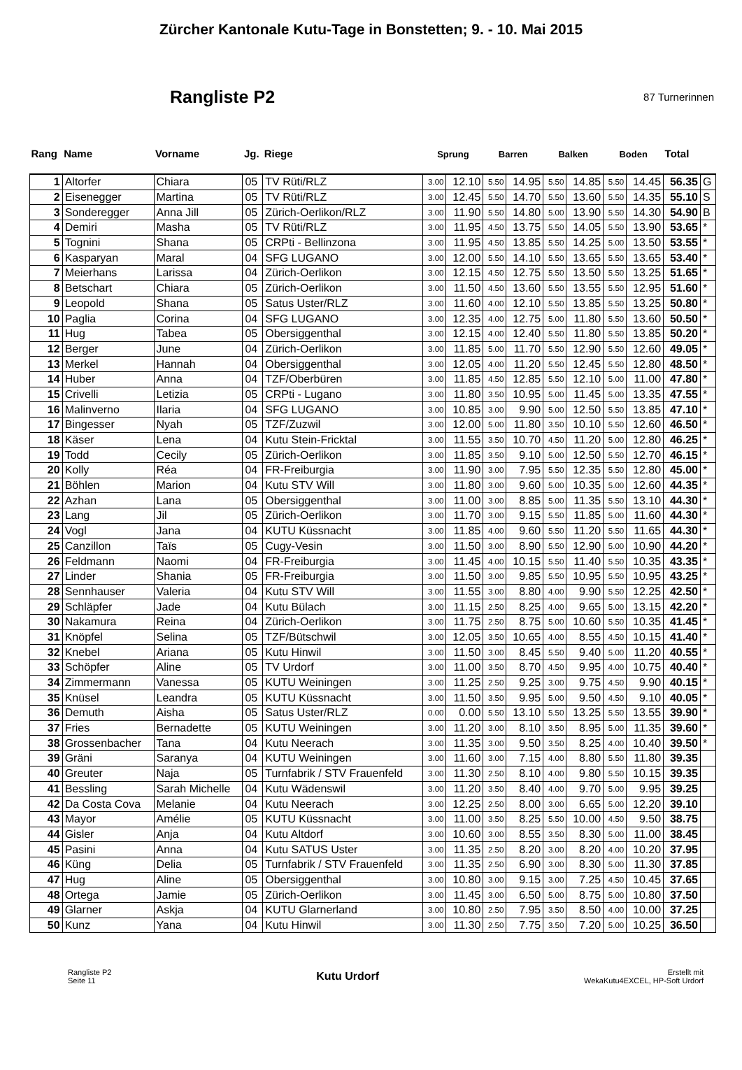Zürcher Kantonale Kutu-Tage in Bonstetten; 9. - 10. Mai 2015
Rangliste P2
87 Turnerinnen
| Rang | Name | Vorname | Jg. | Riege | Sprung | | Barren | | Balken | | Boden | | Total | |
| --- | --- | --- | --- | --- | --- | --- | --- | --- | --- | --- | --- | --- | --- | --- |
| 1 | Altorfer | Chiara | 05 | TV Rüti/RLZ | 3.00 | 12.10 | 5.50 | 14.95 | 5.50 | 14.85 | 5.50 | 14.45 | 56.35 | G |
| 2 | Eisenegger | Martina | 05 | TV Rüti/RLZ | 3.00 | 12.45 | 5.50 | 14.70 | 5.50 | 13.60 | 5.50 | 14.35 | 55.10 | S |
| 3 | Sonderegger | Anna Jill | 05 | Zürich-Oerlikon/RLZ | 3.00 | 11.90 | 5.50 | 14.80 | 5.00 | 13.90 | 5.50 | 14.30 | 54.90 | B |
| 4 | Demiri | Masha | 05 | TV Rüti/RLZ | 3.00 | 11.95 | 4.50 | 13.75 | 5.50 | 14.05 | 5.50 | 13.90 | 53.65 | * |
| 5 | Tognini | Shana | 05 | CRPti - Bellinzona | 3.00 | 11.95 | 4.50 | 13.85 | 5.50 | 14.25 | 5.00 | 13.50 | 53.55 | * |
| 6 | Kasparyan | Maral | 04 | SFG LUGANO | 3.00 | 12.00 | 5.50 | 14.10 | 5.50 | 13.65 | 5.50 | 13.65 | 53.40 | * |
| 7 | Meierhans | Larissa | 04 | Zürich-Oerlikon | 3.00 | 12.15 | 4.50 | 12.75 | 5.50 | 13.50 | 5.50 | 13.25 | 51.65 | * |
| 8 | Betschart | Chiara | 05 | Zürich-Oerlikon | 3.00 | 11.50 | 4.50 | 13.60 | 5.50 | 13.55 | 5.50 | 12.95 | 51.60 | * |
| 9 | Leopold | Shana | 05 | Satus Uster/RLZ | 3.00 | 11.60 | 4.00 | 12.10 | 5.50 | 13.85 | 5.50 | 13.25 | 50.80 | * |
| 10 | Paglia | Corina | 04 | SFG LUGANO | 3.00 | 12.35 | 4.00 | 12.75 | 5.00 | 11.80 | 5.50 | 13.60 | 50.50 | * |
| 11 | Hug | Tabea | 05 | Obersiggenthal | 3.00 | 12.15 | 4.00 | 12.40 | 5.50 | 11.80 | 5.50 | 13.85 | 50.20 | * |
| 12 | Berger | June | 04 | Zürich-Oerlikon | 3.00 | 11.85 | 5.00 | 11.70 | 5.50 | 12.90 | 5.50 | 12.60 | 49.05 | * |
| 13 | Merkel | Hannah | 04 | Obersiggenthal | 3.00 | 12.05 | 4.00 | 11.20 | 5.50 | 12.45 | 5.50 | 12.80 | 48.50 | * |
| 14 | Huber | Anna | 04 | TZF/Oberbüren | 3.00 | 11.85 | 4.50 | 12.85 | 5.50 | 12.10 | 5.00 | 11.00 | 47.80 | * |
| 15 | Crivelli | Letizia | 05 | CRPti - Lugano | 3.00 | 11.80 | 3.50 | 10.95 | 5.00 | 11.45 | 5.00 | 13.35 | 47.55 | * |
| 16 | Malinverno | Ilaria | 04 | SFG LUGANO | 3.00 | 10.85 | 3.00 | 9.90 | 5.00 | 12.50 | 5.50 | 13.85 | 47.10 | * |
| 17 | Bingesser | Nyah | 05 | TZF/Zuzwil | 3.00 | 12.00 | 5.00 | 11.80 | 3.50 | 10.10 | 5.50 | 12.60 | 46.50 | * |
| 18 | Käser | Lena | 04 | Kutu Stein-Fricktal | 3.00 | 11.55 | 3.50 | 10.70 | 4.50 | 11.20 | 5.00 | 12.80 | 46.25 | * |
| 19 | Todd | Cecily | 05 | Zürich-Oerlikon | 3.00 | 11.85 | 3.50 | 9.10 | 5.00 | 12.50 | 5.50 | 12.70 | 46.15 | * |
| 20 | Kolly | Réa | 04 | FR-Freiburgia | 3.00 | 11.90 | 3.00 | 7.95 | 5.50 | 12.35 | 5.50 | 12.80 | 45.00 | * |
| 21 | Böhlen | Marion | 04 | Kutu STV Will | 3.00 | 11.80 | 3.00 | 9.60 | 5.00 | 10.35 | 5.00 | 12.60 | 44.35 | * |
| 22 | Azhan | Lana | 05 | Obersiggenthal | 3.00 | 11.00 | 3.00 | 8.85 | 5.00 | 11.35 | 5.50 | 13.10 | 44.30 | * |
| 23 | Lang | Jil | 05 | Zürich-Oerlikon | 3.00 | 11.70 | 3.00 | 9.15 | 5.50 | 11.85 | 5.00 | 11.60 | 44.30 | * |
| 24 | Vogl | Jana | 04 | KUTU Küssnacht | 3.00 | 11.85 | 4.00 | 9.60 | 5.50 | 11.20 | 5.50 | 11.65 | 44.30 | * |
| 25 | Canzillon | Taïs | 05 | Cugy-Vesin | 3.00 | 11.50 | 3.00 | 8.90 | 5.50 | 12.90 | 5.00 | 10.90 | 44.20 | * |
| 26 | Feldmann | Naomi | 04 | FR-Freiburgia | 3.00 | 11.45 | 4.00 | 10.15 | 5.50 | 11.40 | 5.50 | 10.35 | 43.35 | * |
| 27 | Linder | Shania | 05 | FR-Freiburgia | 3.00 | 11.50 | 3.00 | 9.85 | 5.50 | 10.95 | 5.50 | 10.95 | 43.25 | * |
| 28 | Sennhauser | Valeria | 04 | Kutu STV Will | 3.00 | 11.55 | 3.00 | 8.80 | 4.00 | 9.90 | 5.50 | 12.25 | 42.50 | * |
| 29 | Schläpfer | Jade | 04 | Kutu Bülach | 3.00 | 11.15 | 2.50 | 8.25 | 4.00 | 9.65 | 5.00 | 13.15 | 42.20 | * |
| 30 | Nakamura | Reina | 04 | Zürich-Oerlikon | 3.00 | 11.75 | 2.50 | 8.75 | 5.00 | 10.60 | 5.50 | 10.35 | 41.45 | * |
| 31 | Knöpfel | Selina | 05 | TZF/Bütschwil | 3.00 | 12.05 | 3.50 | 10.65 | 4.00 | 8.55 | 4.50 | 10.15 | 41.40 | * |
| 32 | Knebel | Ariana | 05 | Kutu Hinwil | 3.00 | 11.50 | 3.00 | 8.45 | 5.50 | 9.40 | 5.00 | 11.20 | 40.55 | * |
| 33 | Schöpfer | Aline | 05 | TV Urdorf | 3.00 | 11.00 | 3.50 | 8.70 | 4.50 | 9.95 | 4.00 | 10.75 | 40.40 | * |
| 34 | Zimmermann | Vanessa | 05 | KUTU Weiningen | 3.00 | 11.25 | 2.50 | 9.25 | 3.00 | 9.75 | 4.50 | 9.90 | 40.15 | * |
| 35 | Knüsel | Leandra | 05 | KUTU Küssnacht | 3.00 | 11.50 | 3.50 | 9.95 | 5.00 | 9.50 | 4.50 | 9.10 | 40.05 | * |
| 36 | Demuth | Aisha | 05 | Satus Uster/RLZ | 0.00 | 0.00 | 5.50 | 13.10 | 5.50 | 13.25 | 5.50 | 13.55 | 39.90 | * |
| 37 | Fries | Bernadette | 05 | KUTU Weiningen | 3.00 | 11.20 | 3.00 | 8.10 | 3.50 | 8.95 | 5.00 | 11.35 | 39.60 | * |
| 38 | Grossenbacher | Tana | 04 | Kutu Neerach | 3.00 | 11.35 | 3.00 | 9.50 | 3.50 | 8.25 | 4.00 | 10.40 | 39.50 | * |
| 39 | Gräni | Saranya | 04 | KUTU Weiningen | 3.00 | 11.60 | 3.00 | 7.15 | 4.00 | 8.80 | 5.50 | 11.80 | 39.35 | |
| 40 | Greuter | Naja | 05 | Turnfabrik / STV Frauenfeld | 3.00 | 11.30 | 2.50 | 8.10 | 4.00 | 9.80 | 5.50 | 10.15 | 39.35 | |
| 41 | Bessling | Sarah Michelle | 04 | Kutu Wädenswil | 3.00 | 11.20 | 3.50 | 8.40 | 4.00 | 9.70 | 5.00 | 9.95 | 39.25 | |
| 42 | Da Costa Cova | Melanie | 04 | Kutu Neerach | 3.00 | 12.25 | 2.50 | 8.00 | 3.00 | 6.65 | 5.00 | 12.20 | 39.10 | |
| 43 | Mayor | Amélie | 05 | KUTU Küssnacht | 3.00 | 11.00 | 3.50 | 8.25 | 5.50 | 10.00 | 4.50 | 9.50 | 38.75 | |
| 44 | Gisler | Anja | 04 | Kutu Altdorf | 3.00 | 10.60 | 3.00 | 8.55 | 3.50 | 8.30 | 5.00 | 11.00 | 38.45 | |
| 45 | Pasini | Anna | 04 | Kutu SATUS Uster | 3.00 | 11.35 | 2.50 | 8.20 | 3.00 | 8.20 | 4.00 | 10.20 | 37.95 | |
| 46 | Küng | Delia | 05 | Turnfabrik / STV Frauenfeld | 3.00 | 11.35 | 2.50 | 6.90 | 3.00 | 8.30 | 5.00 | 11.30 | 37.85 | |
| 47 | Hug | Aline | 05 | Obersiggenthal | 3.00 | 10.80 | 3.00 | 9.15 | 3.00 | 7.25 | 4.50 | 10.45 | 37.65 | |
| 48 | Ortega | Jamie | 05 | Zürich-Oerlikon | 3.00 | 11.45 | 3.00 | 6.50 | 5.00 | 8.75 | 5.00 | 10.80 | 37.50 | |
| 49 | Glarner | Askja | 04 | KUTU Glarnerland | 3.00 | 10.80 | 2.50 | 7.95 | 3.50 | 8.50 | 4.00 | 10.00 | 37.25 | |
| 50 | Kunz | Yana | 04 | Kutu Hinwil | 3.00 | 11.30 | 2.50 | 7.75 | 3.50 | 7.20 | 5.00 | 10.25 | 36.50 | |
Rangliste P2
Seite 11
Kutu Urdorf
Erstellt mit
WekaKutu4EXCEL, HP-Soft Urdorf